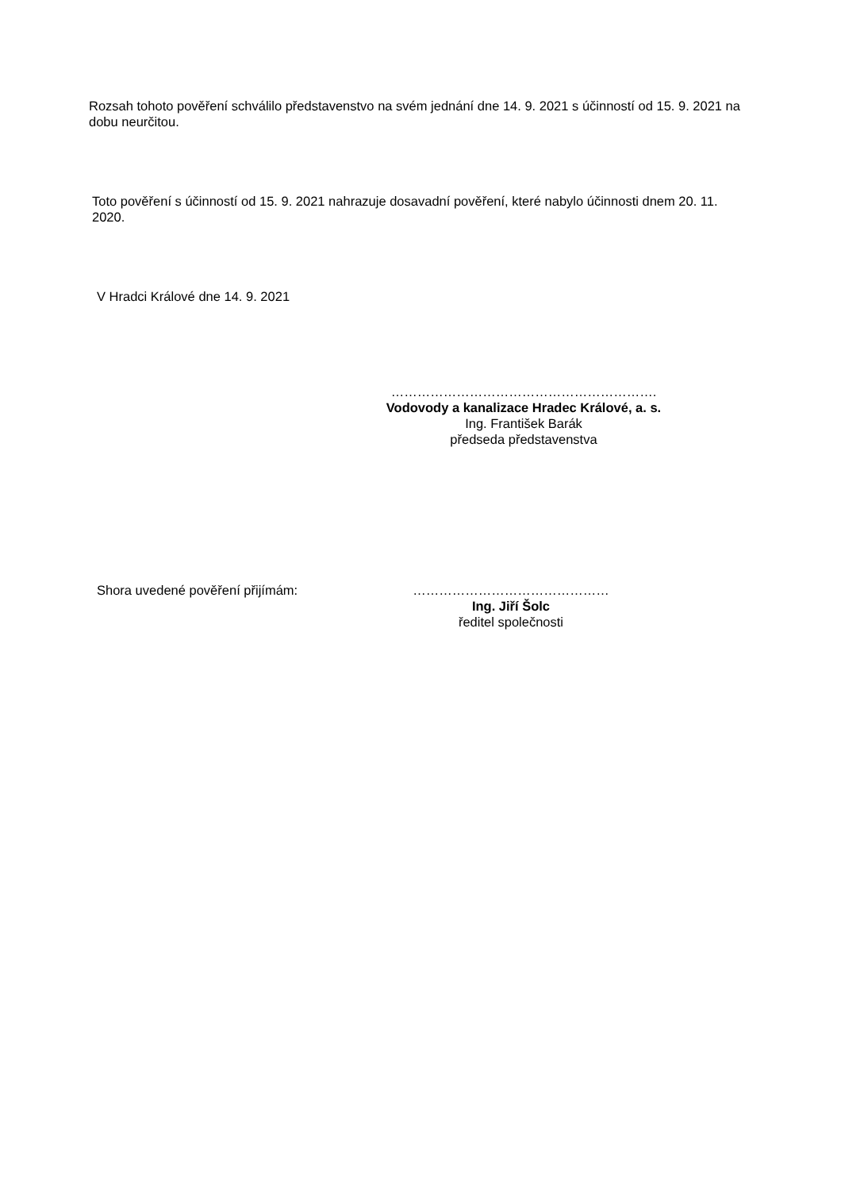Rozsah tohoto pověření schválilo představenstvo na svém jednání dne 14. 9. 2021 s účinností od 15. 9. 2021 na dobu neurčitou.
Toto pověření s účinností od 15. 9. 2021 nahrazuje dosavadní pověření, které nabylo účinnosti dnem 20. 11. 2020.
V Hradci Králové dne 14. 9. 2021
…………………………………………………….
Vodovody a kanalizace Hradec Králové, a. s.
Ing. František Barák
předseda představenstva
Shora uvedené pověření přijímám: ………………………………………
Ing. Jiří Šolc
ředitel společnosti